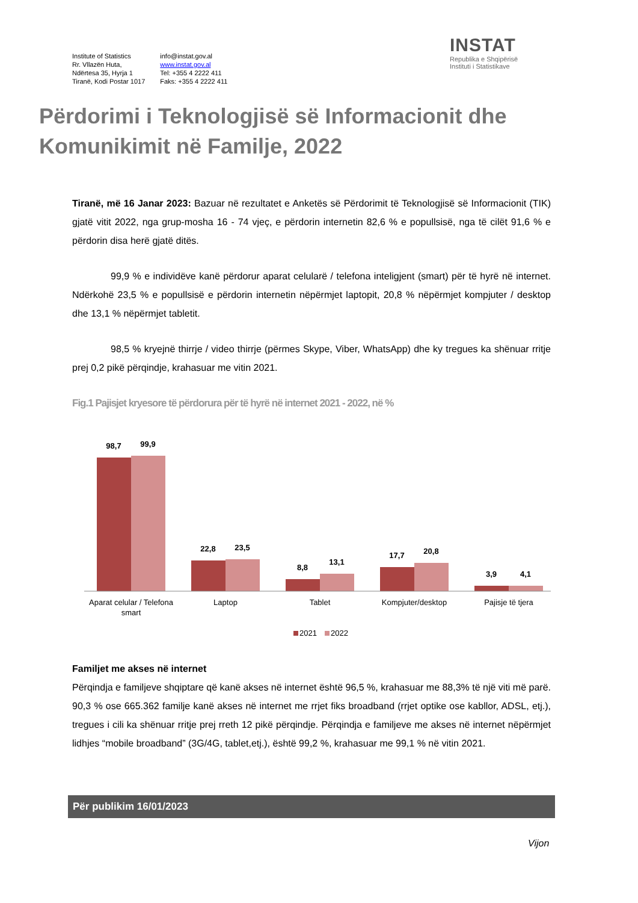Institute of Statistics
Rr. Vllazën Huta,
Ndërtesa 35, Hyrja 1
Tiranë, Kodi Postar 1017
info@instat.gov.al
www.instat.gov.al
Tel: +355 4 2222 411
Faks: +355 4 2222 411
INSTAT
Republika e Shqipërisë
Instituti i Statistikave
Përdorimi i Teknologjisë së Informacionit dhe
Komunikimit në Familje, 2022
Tiranë, më 16 Janar 2023: Bazuar në rezultatet e Anketës së Përdorimit të Teknologjisë së Informacionit (TIK) gjatë vitit 2022, nga grup-mosha 16 - 74 vjeç, e përdorin internetin 82,6 % e popullsisë, nga të cilët 91,6 % e përdorin disa herë gjatë ditës.
99,9 % e individëve kanë përdorur aparat celularë / telefona inteligjent (smart) për të hyrë në internet. Ndërkohë 23,5 % e popullsisë e përdorin internetin nëpërmjet laptopit, 20,8 % nëpërmjet kompjuter / desktop dhe 13,1 % nëpërmjet tabletit.
98,5 % kryejnë thirrje / video thirrje (përmes Skype, Viber, WhatsApp) dhe ky tregues ka shënuar rritje prej 0,2 pikë përqindje, krahasuar me vitin 2021.
Fig.1 Pajisjet kryesore të përdorura për të hyrë në internet 2021 - 2022, në %
98,7
99,9
22,8
23,5
8,8
13,1
17,7
20,8
3,9
4,1
Aparat celular / Telefona
smart
Laptop
Tablet
Kompjuter/desktop
Pajisje të tjera
2021
2022
Familjet me akses në internet
Përqindja e familjeve shqiptare që kanë akses në internet është 96,5 %, krahasuar me 88,3% të një viti më parë. 90,3 % ose 665.362 familje kanë akses në internet me rrjet fiks broadband (rrjet optike ose kabllor, ADSL, etj.), tregues i cili ka shënuar rritje prej rreth 12 pikë përqindje. Përqindja e familjeve me akses në internet nëpërmjet lidhjes “mobile broadband” (3G/4G, tablet,etj.), është 99,2 %, krahasuar me 99,1 % në vitin 2021.
Për publikim 16/01/2023
Vijon